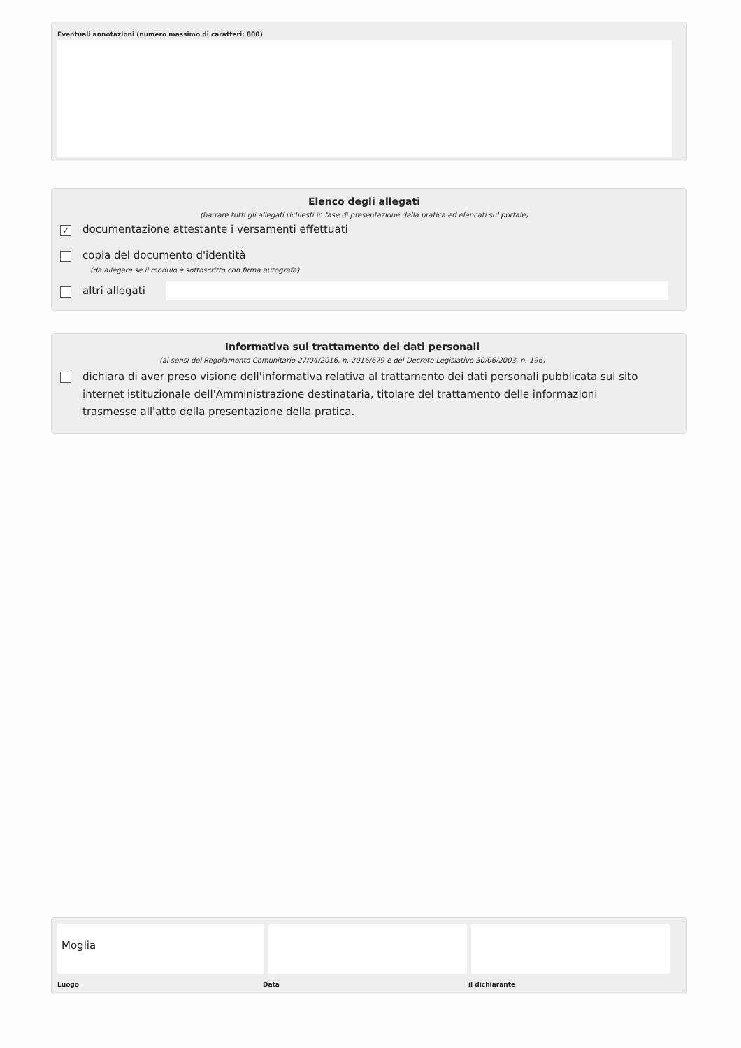Eventuali annotazioni (numero massimo di caratteri: 800)
Elenco degli allegati
(barrare tutti gli allegati richiesti in fase di presentazione della pratica ed elencati sul portale)
✓
documentazione attestante i versamenti effettuati
copia del documento d'identità
(da allegare se il modulo è sottoscritto con firma autografa)
altri allegati
Informativa sul trattamento dei dati personali
(ai sensi del Regolamento Comunitario 27/04/2016, n. 2016/679 e del Decreto Legislativo 30/06/2003, n. 196)
dichiara di aver preso visione dell'informativa relativa al trattamento dei dati personali pubblicata sul sito internet istituzionale dell'Amministrazione destinataria, titolare del trattamento delle informazioni trasmesse all'atto della presentazione della pratica.
Moglia
Luogo Data il dichiarante